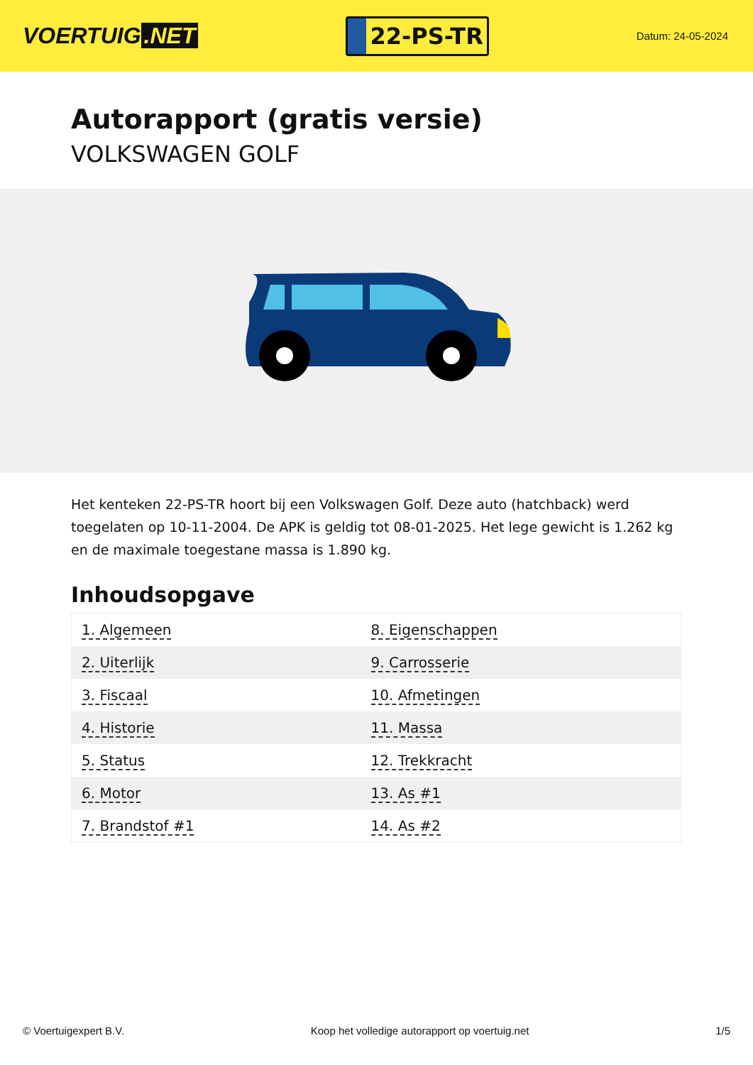VOERTUIG.NET
22-PS-TR
Datum: 24-05-2024
Autorapport (gratis versie)
VOLKSWAGEN GOLF
Het kenteken 22-PS-TR hoort bij een Volkswagen Golf. Deze auto (hatchback) werd toegelaten op 10-11-2004. De APK is geldig tot 08-01-2025. Het lege gewicht is 1.262 kg en de maximale toegestane massa is 1.890 kg.
Inhoudsopgave
| 1. Algemeen | 8. Eigenschappen |
| 2. Uiterlijk | 9. Carrosserie |
| 3. Fiscaal | 10. Afmetingen |
| 4. Historie | 11. Massa |
| 5. Status | 12. Trekkracht |
| 6. Motor | 13. As #1 |
| 7. Brandstof #1 | 14. As #2 |
© Voertuigexpert B.V. Koop het volledige autorapport op voertuig.net 1/5